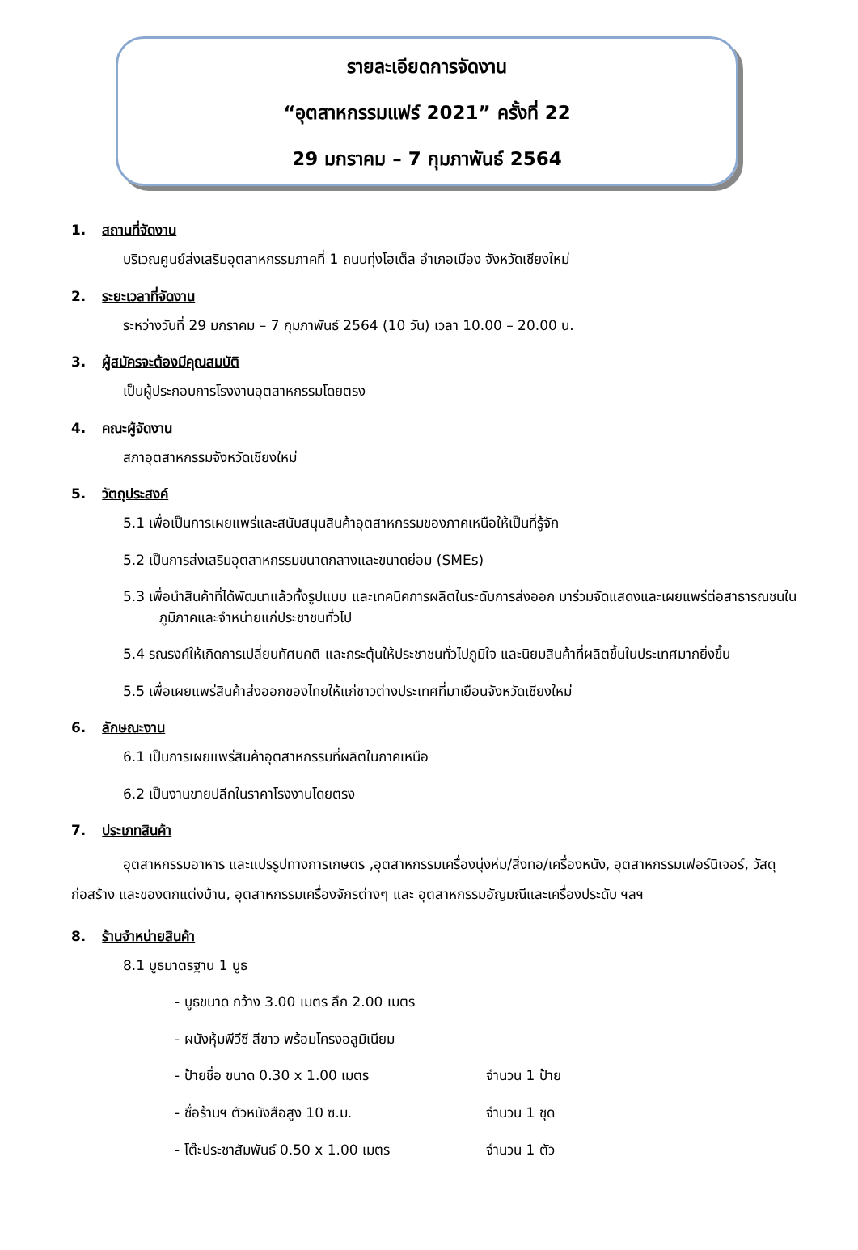รายละเอียดการจัดงาน
“อุตสาหกรรมแฟร์ 2021” ครั้งที่ 22
29 มกราคม – 7 กุมภาพันธ์ 2564
1. สถานที่จัดงาน
บริเวณศูนย์ส่งเสริมอุตสาหกรรมภาคที่ 1 ถนนทุ่งโฮเต็ล อำเภอเมือง จังหวัดเชียงใหม่
2. ระยะเวลาที่จัดงาน
ระหว่างวันที่ 29 มกราคม – 7 กุมภาพันธ์ 2564 (10 วัน) เวลา 10.00 – 20.00 น.
3. ผู้สมัครจะต้องมีคุณสมบัติ
เป็นผู้ประกอบการโรงงานอุตสาหกรรมโดยตรง
4. คณะผู้จัดงาน
สภาอุตสาหกรรมจังหวัดเชียงใหม่
5. วัตถุประสงค์
5.1 เพื่อเป็นการเผยแพร่และสนับสนุนสินค้าอุตสาหกรรมของภาคเหนือให้เป็นที่รู้จัก
5.2 เป็นการส่งเสริมอุตสาหกรรมขนาดกลางและขนาดย่อม (SMEs)
5.3 เพื่อนำสินค้าที่ได้พัฒนาแล้วทั้งรูปแบบ และเทคนิคการผลิตในระดับการส่งออก มาร่วมจัดแสดงและเผยแพร่ต่อสาธารณชนในภูมิภาคและจำหน่ายแก่ประชาชนทั่วไป
5.4 รณรงค์ให้เกิดการเปลี่ยนทัศนคติ และกระตุ้นให้ประชาชนทั่วไปภูมิใจ และนิยมสินค้าที่ผลิตขึ้นในประเทศมากยิ่งขึ้น
5.5 เพื่อเผยแพร่สินค้าส่งออกของไทยให้แก่ชาวต่างประเทศที่มาเยือนจังหวัดเชียงใหม่
6. ลักษณะงาน
6.1 เป็นการเผยแพร่สินค้าอุตสาหกรรมที่ผลิตในภาคเหนือ
6.2 เป็นงานขายปลีกในราคาโรงงานโดยตรง
7. ประเภทสินค้า
อุตสาหกรรมอาหาร และแปรรูปทางการเกษตร ,อุตสาหกรรมเครื่องนุ่งห่ม/สิ่งทอ/เครื่องหนัง, อุตสาหกรรมเฟอร์นิเจอร์, วัสดุก่อสร้าง และของตกแต่งบ้าน, อุตสาหกรรมเครื่องจักรต่างๆ และ อุตสาหกรรมอัญมณีและเครื่องประดับ ฯลฯ
8. ร้านจำหน่ายสินค้า
8.1 บูธมาตรฐาน 1 บูธ
- บูธขนาด กว้าง 3.00 เมตร ลึก 2.00 เมตร
- ผนังหุ้มพีวีซี สีขาว พร้อมโครงอลูมิเนียม
- ป้ายชื่อ ขนาด 0.30 x 1.00 เมตร จำนวน 1 ป้าย
- ชื่อร้านฯ ตัวหนังสือสูง 10 ซ.ม. จำนวน 1 ชุด
- โต๊ะประชาสัมพันธ์ 0.50 x 1.00 เมตร จำนวน 1 ตัว